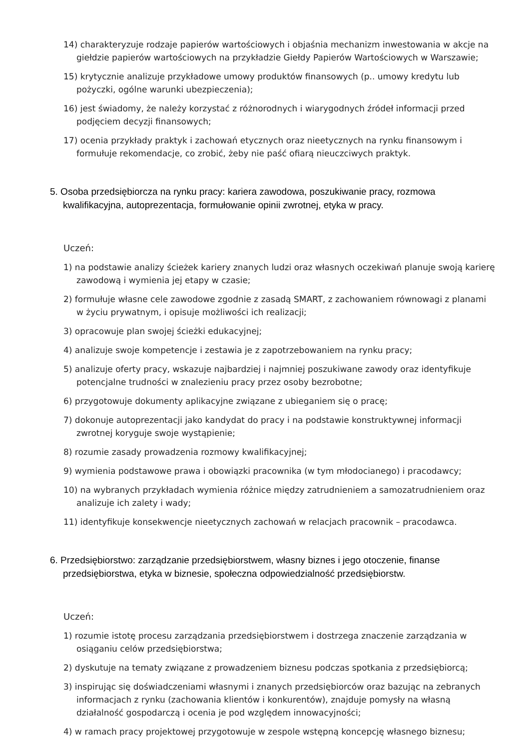14) charakteryzuje rodzaje papierów wartościowych i objaśnia mechanizm inwestowania w akcje na giełdzie papierów wartościowych na przykładzie Giełdy Papierów Wartościowych w Warszawie;
15) krytycznie analizuje przykładowe umowy produktów finansowych (p.. umowy kredytu lub pożyczki, ogólne warunki ubezpieczenia);
16) jest świadomy, że należy korzystać z różnorodnych i wiarygodnych źródeł informacji przed podjęciem decyzji finansowych;
17) ocenia przykłady praktyk i zachowań etycznych oraz nieetycznych na rynku finansowym i formułuje rekomendacje, co zrobić, żeby nie paść ofiarą nieuczciwych praktyk.
5. Osoba przedsiębiorcza na rynku pracy: kariera zawodowa, poszukiwanie pracy, rozmowa kwalifikacyjna, autoprezentacja, formułowanie opinii zwrotnej, etyka w pracy.
Uczeń:
1) na podstawie analizy ścieżek kariery znanych ludzi oraz własnych oczekiwań planuje swoją karierę zawodową i wymienia jej etapy w czasie;
2) formułuje własne cele zawodowe zgodnie z zasadą SMART, z zachowaniem równowagi z planami w życiu prywatnym, i opisuje możliwości ich realizacji;
3) opracowuje plan swojej ścieżki edukacyjnej;
4) analizuje swoje kompetencje i zestawia je z zapotrzebowaniem na rynku pracy;
5) analizuje oferty pracy, wskazuje najbardziej i najmniej poszukiwane zawody oraz identyfikuje potencjalne trudności w znalezieniu pracy przez osoby bezrobotne;
6) przygotowuje dokumenty aplikacyjne związane z ubieganiem się o pracę;
7) dokonuje autoprezentacji jako kandydat do pracy i na podstawie konstruktywnej informacji zwrotnej koryguje swoje wystąpienie;
8) rozumie zasady prowadzenia rozmowy kwalifikacyjnej;
9) wymienia podstawowe prawa i obowiązki pracownika (w tym młodocianego) i pracodawcy;
10) na wybranych przykładach wymienia różnice między zatrudnieniem a samozatrudnieniem oraz analizuje ich zalety i wady;
11) identyfikuje konsekwencje nieetycznych zachowań w relacjach pracownik – pracodawca.
6. Przedsiębiorstwo: zarządzanie przedsiębiorstwem, własny biznes i jego otoczenie, finanse przedsiębiorstwa, etyka w biznesie, społeczna odpowiedzialność przedsiębiorstw.
Uczeń:
1) rozumie istotę procesu zarządzania przedsiębiorstwem i dostrzega znaczenie zarządzania w osiąganiu celów przedsiębiorstwa;
2) dyskutuje na tematy związane z prowadzeniem biznesu podczas spotkania z przedsiębiorcą;
3) inspirując się doświadczeniami własnymi i znanych przedsiębiorców oraz bazując na zebranych informacjach z rynku (zachowania klientów i konkurentów), znajduje pomysły na własną działalność gospodarczą i ocenia je pod względem innowacyjności;
4) w ramach pracy projektowej przygotowuje w zespole wstępną koncepcję własnego biznesu;